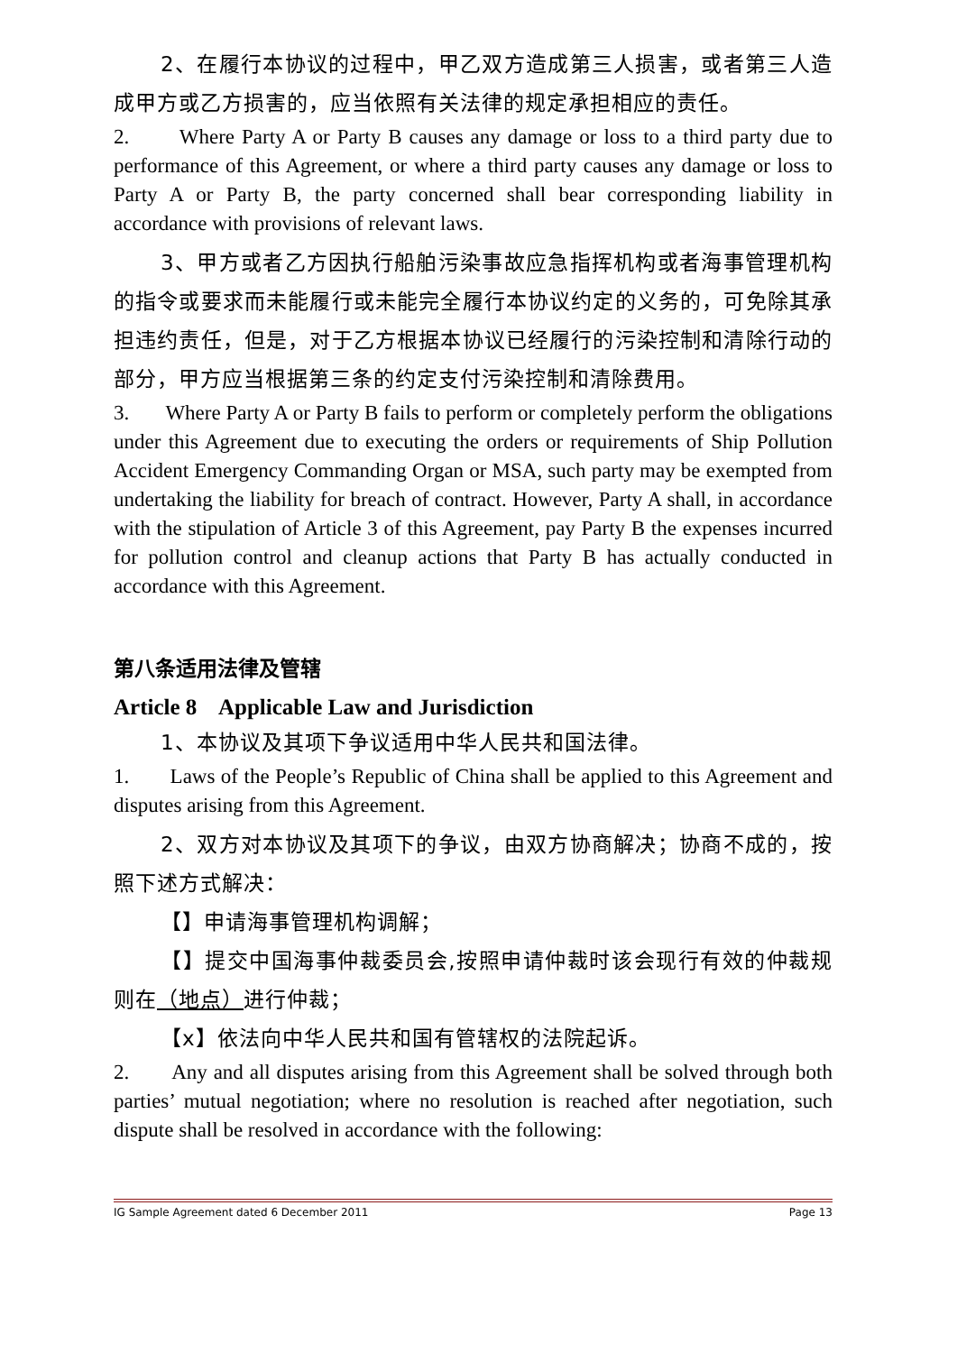2、在履行本协议的过程中，甲乙双方造成第三人损害，或者第三人造成甲方或乙方损害的，应当依照有关法律的规定承担相应的责任。
2. Where Party A or Party B causes any damage or loss to a third party due to performance of this Agreement, or where a third party causes any damage or loss to Party A or Party B, the party concerned shall bear corresponding liability in accordance with provisions of relevant laws.
3、甲方或者乙方因执行船舶污染事故应急指挥机构或者海事管理机构的指令或要求而未能履行或未能完全履行本协议约定的义务的，可免除其承担违约责任，但是，对于乙方根据本协议已经履行的污染控制和清除行动的部分，甲方应当根据第三条的约定支付污染控制和清除费用。
3. Where Party A or Party B fails to perform or completely perform the obligations under this Agreement due to executing the orders or requirements of Ship Pollution Accident Emergency Commanding Organ or MSA, such party may be exempted from undertaking the liability for breach of contract. However, Party A shall, in accordance with the stipulation of Article 3 of this Agreement, pay Party B the expenses incurred for pollution control and cleanup actions that Party B has actually conducted in accordance with this Agreement.
第八条适用法律及管辖
Article 8 Applicable Law and Jurisdiction
1、本协议及其项下争议适用中华人民共和国法律。
1. Laws of the People’s Republic of China shall be applied to this Agreement and disputes arising from this Agreement.
2、双方对本协议及其项下的争议，由双方协商解决；协商不成的，按照下述方式解决：
【】申请海事管理机构调解；
【】提交中国海事仲裁委员会,按照申请仲裁时该会现行有效的仲裁规则在（地点）进行仲裁；
【x】依法向中华人民共和国有管辖权的法院起诉。
2. Any and all disputes arising from this Agreement shall be solved through both parties’ mutual negotiation; where no resolution is reached after negotiation, such dispute shall be resolved in accordance with the following:
IG Sample Agreement dated 6 December 2011 Page 13